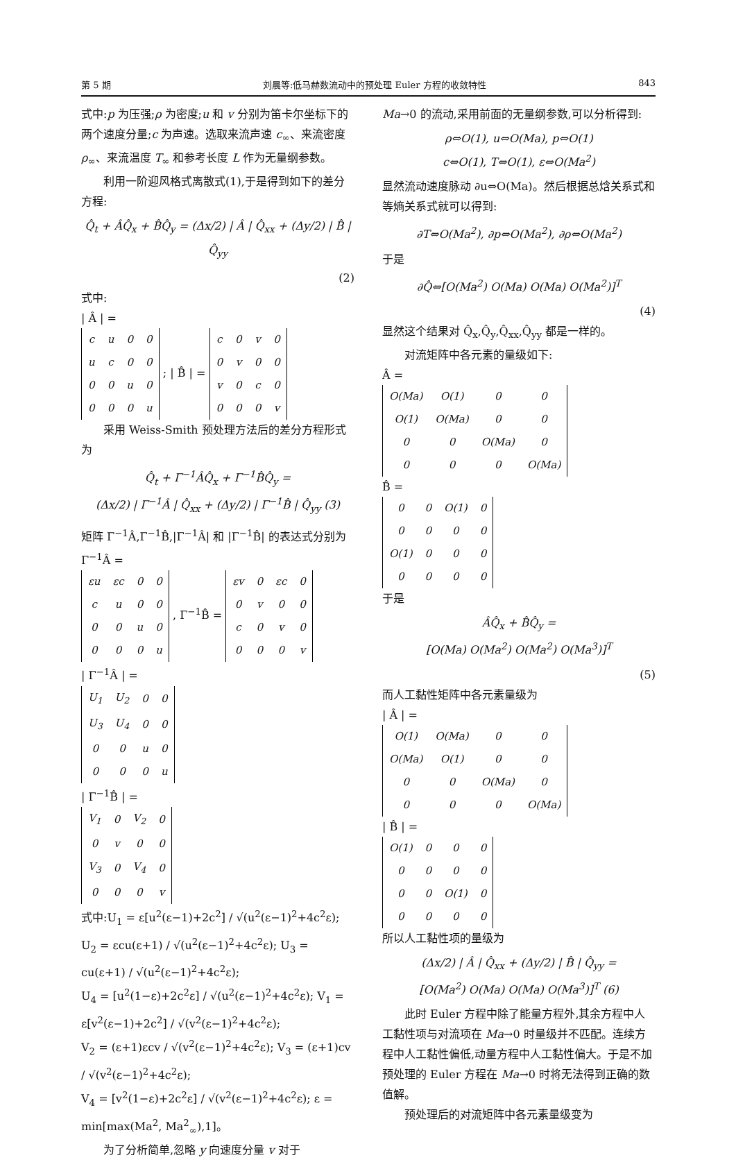第 5 期 刘晨等:低马赫数流动中的预处理 Euler 方程的收敛特性 843
式中:p 为压强;ρ 为密度;u 和 v 分别为笛卡尔坐标下的两个速度分量;c 为声速。选取来流声速 c<sub>∞</sub>、来流密度 ρ<sub>∞</sub>、来流温度 T<sub>∞</sub> 和参考长度 L 作为无量纲参数。
利用一阶迎风格式离散式(1),于是得到如下的差分方程:
Q̂<sub>t</sub> + ÂQ̂<sub>x</sub> + B̂Q̂<sub>y</sub> = (Δx/2) | Â | Q̂<sub>xx</sub> + (Δy/2) | B̂ | Q̂<sub>yy</sub>
(2)
式中:
| Â | =
| c | u | 0 | 0 |
| u | c | 0 | 0 |
| 0 | 0 | u | 0 |
| 0 | 0 | 0 | u |
; | B̂ | =
| c | 0 | v | 0 |
| 0 | v | 0 | 0 |
| v | 0 | c | 0 |
| 0 | 0 | 0 | v |
采用 Weiss-Smith 预处理方法后的差分方程形式为
Q̂<sub>t</sub> + Γ<sup>−1</sup>ÂQ̂<sub>x</sub> + Γ<sup>−1</sup>B̂Q̂<sub>y</sub> =
(Δx/2) | Γ<sup>−1</sup>Â | Q̂<sub>xx</sub> + (Δy/2) | Γ<sup>−1</sup>B̂ | Q̂<sub>yy</sub> (3)
矩阵 Γ<sup>−1</sup>Â,Γ<sup>−1</sup>B̂,|Γ<sup>−1</sup>Â| 和 |Γ<sup>−1</sup>B̂| 的表达式分别为
Γ<sup>−1</sup>Â =
| εu | εc | 0 | 0 |
| c | u | 0 | 0 |
| 0 | 0 | u | 0 |
| 0 | 0 | 0 | u |
, Γ<sup>−1</sup>B̂ =
| εv | 0 | εc | 0 |
| 0 | v | 0 | 0 |
| c | 0 | v | 0 |
| 0 | 0 | 0 | v |
| Γ<sup>−1</sup>Â | =
| U<sub>1</sub> | U<sub>2</sub> | 0 | 0 |
| U<sub>3</sub> | U<sub>4</sub> | 0 | 0 |
| 0 | 0 | u | 0 |
| 0 | 0 | 0 | u |
| Γ<sup>−1</sup>B̂ | =
| V<sub>1</sub> | 0 | V<sub>2</sub> | 0 |
| 0 | v | 0 | 0 |
| V<sub>3</sub> | 0 | V<sub>4</sub> | 0 |
| 0 | 0 | 0 | v |
式中:U<sub>1</sub> = ε[u<sup>2</sup>(ε−1)+2c<sup>2</sup>] / √(u<sup>2</sup>(ε−1)<sup>2</sup>+4c<sup>2</sup>ε); U<sub>2</sub> = εcu(ε+1) / √(u<sup>2</sup>(ε−1)<sup>2</sup>+4c<sup>2</sup>ε); U<sub>3</sub> = cu(ε+1) / √(u<sup>2</sup>(ε−1)<sup>2</sup>+4c<sup>2</sup>ε);
U<sub>4</sub> = [u<sup>2</sup>(1−ε)+2c<sup>2</sup>ε] / √(u<sup>2</sup>(ε−1)<sup>2</sup>+4c<sup>2</sup>ε); V<sub>1</sub> = ε[v<sup>2</sup>(ε−1)+2c<sup>2</sup>] / √(v<sup>2</sup>(ε−1)<sup>2</sup>+4c<sup>2</sup>ε);
V<sub>2</sub> = (ε+1)εcv / √(v<sup>2</sup>(ε−1)<sup>2</sup>+4c<sup>2</sup>ε); V<sub>3</sub> = (ε+1)cv / √(v<sup>2</sup>(ε−1)<sup>2</sup>+4c<sup>2</sup>ε);
V<sub>4</sub> = [v<sup>2</sup>(1−ε)+2c<sup>2</sup>ε] / √(v<sup>2</sup>(ε−1)<sup>2</sup>+4c<sup>2</sup>ε); ε = min[max(Ma<sup>2</sup>, Ma<sup>2</sup><sub>∞</sub>),1]。
为了分析简单,忽略 y 向速度分量 v 对于
Ma→0 的流动,采用前面的无量纲参数,可以分析得到:
ρ⇔O(1), u⇔O(Ma), p⇔O(1)
c⇔O(1), T⇔O(1), ε⇔O(Ma<sup>2</sup>)
显然流动速度脉动 ∂u⇔O(Ma)。然后根据总焓关系式和等熵关系式就可以得到:
∂T⇔O(Ma<sup>2</sup>), ∂p⇔O(Ma<sup>2</sup>), ∂ρ⇔O(Ma<sup>2</sup>)
于是
∂Q̂⇔[O(Ma<sup>2</sup>) O(Ma) O(Ma) O(Ma<sup>2</sup>)]<sup>T</sup>
(4)
显然这个结果对 Q̂<sub>x</sub>,Q̂<sub>y</sub>,Q̂<sub>xx</sub>,Q̂<sub>yy</sub> 都是一样的。
对流矩阵中各元素的量级如下:
Â =
| O(Ma) | O(1) | 0 | 0 |
| O(1) | O(Ma) | 0 | 0 |
| 0 | 0 | O(Ma) | 0 |
| 0 | 0 | 0 | O(Ma) |
B̂ =
| 0 | 0 | O(1) | 0 |
| 0 | 0 | 0 | 0 |
| O(1) | 0 | 0 | 0 |
| 0 | 0 | 0 | 0 |
于是
ÂQ̂<sub>x</sub> + B̂Q̂<sub>y</sub> =
[O(Ma) O(Ma<sup>2</sup>) O(Ma<sup>2</sup>) O(Ma<sup>3</sup>)]<sup>T</sup>
(5)
而人工黏性矩阵中各元素量级为
| Â | =
| O(1) | O(Ma) | 0 | 0 |
| O(Ma) | O(1) | 0 | 0 |
| 0 | 0 | O(Ma) | 0 |
| 0 | 0 | 0 | O(Ma) |
| B̂ | =
| O(1) | 0 | 0 | 0 |
| 0 | 0 | 0 | 0 |
| 0 | 0 | O(1) | 0 |
| 0 | 0 | 0 | 0 |
所以人工黏性项的量级为
(Δx/2) | Â | Q̂<sub>xx</sub> + (Δy/2) | B̂ | Q̂<sub>yy</sub> =
[O(Ma<sup>2</sup>) O(Ma) O(Ma) O(Ma<sup>3</sup>)]<sup>T</sup> (6)
此时 Euler 方程中除了能量方程外,其余方程中人工黏性项与对流项在 Ma→0 时量级并不匹配。连续方程中人工黏性偏低,动量方程中人工黏性偏大。于是不加预处理的 Euler 方程在 Ma→0 时将无法得到正确的数值解。
预处理后的对流矩阵中各元素量级变为